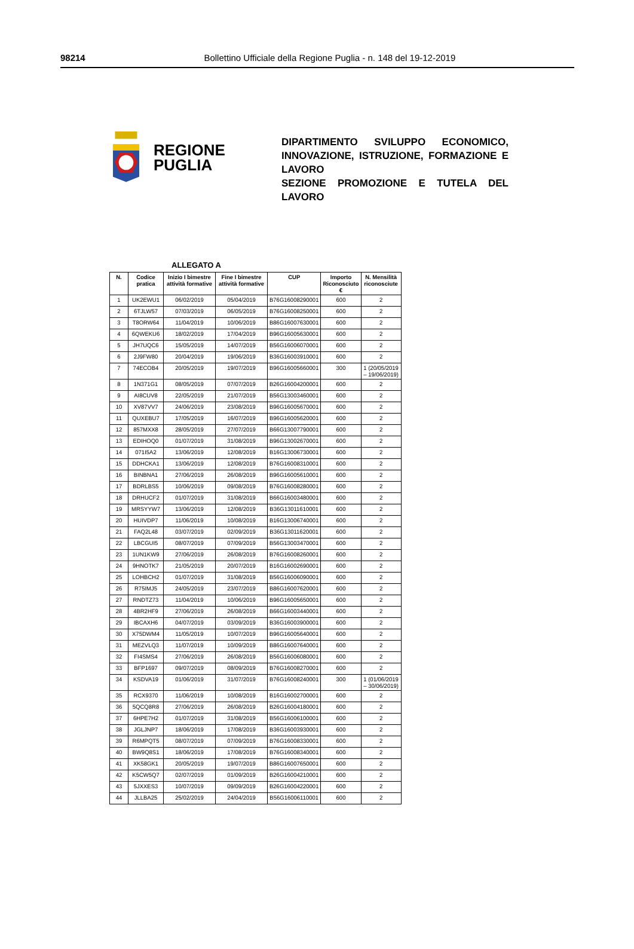98214
Bollettino Ufficiale della Regione Puglia - n. 148 del 19-12-2019
REGIONE
PUGLIA
DIPARTIMENTO SVILUPPO ECONOMICO, INNOVAZIONE, ISTRUZIONE, FORMAZIONE E LAVORO
SEZIONE PROMOZIONE E TUTELA DEL LAVORO
ALLEGATO A
| N. | Codice pratica | Inizio I bimestre attività formative | Fine I bimestre attività formative | CUP | Importo Riconosciuto € | N. Mensilità riconosciute |
| --- | --- | --- | --- | --- | --- | --- |
| 1 | UK2EWU1 | 06/02/2019 | 05/04/2019 | B76G16008290001 | 600 | 2 |
| 2 | 6TJLW57 | 07/03/2019 | 06/05/2019 | B76G16008250001 | 600 | 2 |
| 3 | T8ORW64 | 11/04/2019 | 10/06/2019 | B86G16007630001 | 600 | 2 |
| 4 | 6QWEKU6 | 18/02/2019 | 17/04/2019 | B96G16005630001 | 600 | 2 |
| 5 | JH7UQC6 | 15/05/2019 | 14/07/2019 | B56G16006070001 | 600 | 2 |
| 6 | 2J9FW80 | 20/04/2019 | 19/06/2019 | B36G16003910001 | 600 | 2 |
| 7 | 74ECOB4 | 20/05/2019 | 19/07/2019 | B96G16005660001 | 300 | 1 (20/05/2019 – 19/06/2019) |
| 8 | 1N371G1 | 08/05/2019 | 07/07/2019 | B26G16004200001 | 600 | 2 |
| 9 | AI8CUV8 | 22/05/2019 | 21/07/2019 | B56G13003460001 | 600 | 2 |
| 10 | XV87VV7 | 24/06/2019 | 23/08/2019 | B96G16005670001 | 600 | 2 |
| 11 | QUXEBU7 | 17/05/2019 | 16/07/2019 | B96G16005620001 | 600 | 2 |
| 12 | 857MXX8 | 28/05/2019 | 27/07/2019 | B66G13007790001 | 600 | 2 |
| 13 | EDIHOQ0 | 01/07/2019 | 31/08/2019 | B96G13002670001 | 600 | 2 |
| 14 | 071I5A2 | 13/06/2019 | 12/08/2019 | B16G13006730001 | 600 | 2 |
| 15 | DDHCKA1 | 13/06/2019 | 12/08/2019 | B76G16008310001 | 600 | 2 |
| 16 | BINBNA1 | 27/06/2019 | 26/08/2019 | B96G16005610001 | 600 | 2 |
| 17 | BDRLBS5 | 10/06/2019 | 09/08/2019 | B76G16008280001 | 600 | 2 |
| 18 | DRHUCF2 | 01/07/2019 | 31/08/2019 | B66G16003480001 | 600 | 2 |
| 19 | MRSYYW7 | 13/06/2019 | 12/08/2019 | B36G13011610001 | 600 | 2 |
| 20 | HUIVDP7 | 11/06/2019 | 10/08/2019 | B16G13006740001 | 600 | 2 |
| 21 | FAQ2L48 | 03/07/2019 | 02/09/2019 | B36G13011620001 | 600 | 2 |
| 22 | LBCGUI5 | 08/07/2019 | 07/09/2019 | B56G13003470001 | 600 | 2 |
| 23 | 1UN1KW9 | 27/06/2019 | 26/08/2019 | B76G16008260001 | 600 | 2 |
| 24 | 9HNOTK7 | 21/05/2019 | 20/07/2019 | B16G16002690001 | 600 | 2 |
| 25 | LOHBCH2 | 01/07/2019 | 31/08/2019 | B56G16006090001 | 600 | 2 |
| 26 | R75IMJ5 | 24/05/2019 | 23/07/2019 | B86G16007620001 | 600 | 2 |
| 27 | RNDTZ73 | 11/04/2019 | 10/06/2019 | B96G16005650001 | 600 | 2 |
| 28 | 4BR2HF9 | 27/06/2019 | 26/08/2019 | B66G16003440001 | 600 | 2 |
| 29 | IBCAXH6 | 04/07/2019 | 03/09/2019 | B36G16003900001 | 600 | 2 |
| 30 | X75DWM4 | 11/05/2019 | 10/07/2019 | B96G16005640001 | 600 | 2 |
| 31 | MEZVLQ3 | 11/07/2019 | 10/09/2019 | B86G16007640001 | 600 | 2 |
| 32 | FI4SMS4 | 27/06/2019 | 26/08/2019 | B56G16006080001 | 600 | 2 |
| 33 | BFP1697 | 09/07/2019 | 08/09/2019 | B76G16008270001 | 600 | 2 |
| 34 | KSDVA19 | 01/06/2019 | 31/07/2019 | B76G16008240001 | 300 | 1 (01/06/2019 – 30/06/2019) |
| 35 | RCX9370 | 11/06/2019 | 10/08/2019 | B16G16002700001 | 600 | 2 |
| 36 | 5QCQ8R8 | 27/06/2019 | 26/08/2019 | B26G16004180001 | 600 | 2 |
| 37 | 6HPE7H2 | 01/07/2019 | 31/08/2019 | B56G16006100001 | 600 | 2 |
| 38 | JGLJNP7 | 18/06/2019 | 17/08/2019 | B36G16003930001 | 600 | 2 |
| 39 | R6MPQT5 | 08/07/2019 | 07/09/2019 | B76G16008330001 | 600 | 2 |
| 40 | BW9Q8S1 | 18/06/2019 | 17/08/2019 | B76G16008340001 | 600 | 2 |
| 41 | XK58GK1 | 20/05/2019 | 19/07/2019 | B86G16007650001 | 600 | 2 |
| 42 | K5CW5Q7 | 02/07/2019 | 01/09/2019 | B26G16004210001 | 600 | 2 |
| 43 | 5JXXES3 | 10/07/2019 | 09/09/2019 | B26G16004220001 | 600 | 2 |
| 44 | JLLBA25 | 25/02/2019 | 24/04/2019 | B56G16006110001 | 600 | 2 |